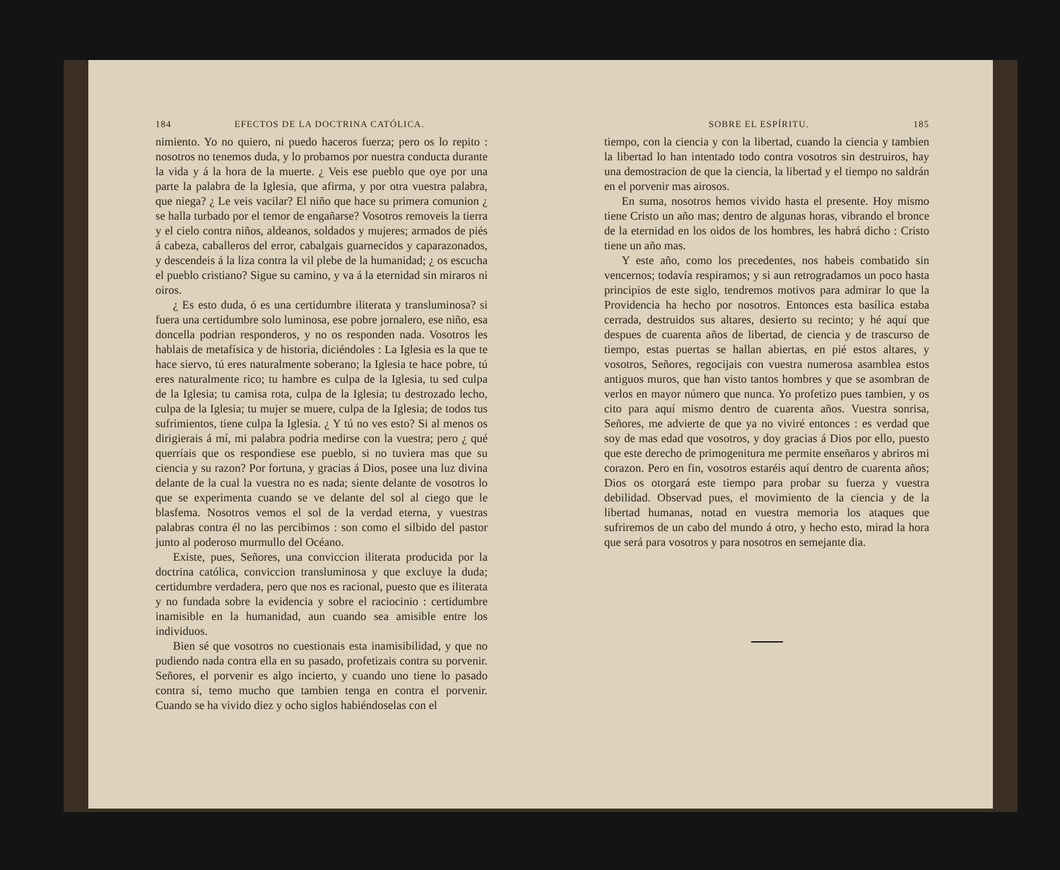184 EFECTOS DE LA DOCTRINA CATÓLICA.
nimiento. Yo no quiero, ni puedo haceros fuerza; pero os lo repito : nosotros no tenemos duda, y lo probamos por nuestra conducta durante la vida y á la hora de la muerte. ¿ Veis ese pueblo que oye por una parte la palabra de la Iglesia, que afirma, y por otra vuestra palabra, que niega? ¿ Le veis vacilar? El niño que hace su primera comunion ¿ se halla turbado por el temor de engañarse? Vosotros removeis la tierra y el cielo contra niños, aldeanos, soldados y mujeres; armados de piés á cabeza, caballeros del error, cabalgais guarnecidos y caparazonados, y descendeis á la liza contra la vil plebe de la humanidad; ¿ os escucha el pueblo cristiano? Sigue su camino, y va á la eternidad sin miraros ni oiros.
¿ Es esto duda, ó es una certidumbre iliterata y transluminosa? si fuera una certidumbre solo luminosa, ese pobre jornalero, ese niño, esa doncella podrian responderos, y no os responden nada. Vosotros les hablais de metafísica y de historia, diciéndoles : La Iglesia es la que te hace siervo, tú eres naturalmente soberano; la Iglesia te hace pobre, tú eres naturalmente rico; tu hambre es culpa de la Iglesia, tu sed culpa de la Iglesia; tu camisa rota, culpa de la Iglesia; tu destrozado lecho, culpa de la Iglesia; tu mujer se muere, culpa de la Iglesia; de todos tus sufrimientos, tiene culpa la Iglesia. ¿ Y tú no ves esto? Si al menos os dirigierais á mí, mi palabra podria medirse con la vuestra; pero ¿ qué querríais que os respondiese ese pueblo, si no tuviera mas que su ciencia y su razon? Por fortuna, y gracias á Dios, posee una luz divina delante de la cual la vuestra no es nada; siente delante de vosotros lo que se experimenta cuando se ve delante del sol al ciego que le blasfema. Nosotros vemos el sol de la verdad eterna, y vuestras palabras contra él no las percibimos : son como el silbido del pastor junto al poderoso murmullo del Océano.
Existe, pues, Señores, una conviccion iliterata producida por la doctrina católica, conviccion transluminosa y que excluye la duda; certidumbre verdadera, pero que nos es racional, puesto que es iliterata y no fundada sobre la evidencia y sobre el raciocinio : certidumbre inamisible en la humanidad, aun cuando sea amisible entre los individuos.
Bien sé que vosotros no cuestionais esta inamisibilidad, y que no pudiendo nada contra ella en su pasado, profetizais contra su porvenir. Señores, el porvenir es algo incierto, y cuando uno tiene lo pasado contra sí, temo mucho que tambien tenga en contra el porvenir. Cuando se ha vivido diez y ocho siglos habiéndoselas con el
SOBRE EL ESPÍRITU. 185
tiempo, con la ciencia y con la libertad, cuando la ciencia y tambien la libertad lo han intentado todo contra vosotros sin destruiros, hay una demostracion de que la ciencia, la libertad y el tiempo no saldrán en el porvenir mas airosos.
En suma, nosotros hemos vivido hasta el presente. Hoy mismo tiene Cristo un año mas; dentro de algunas horas, vibrando el bronce de la eternidad en los oidos de los hombres, les habrá dicho : Cristo tiene un año mas.
Y este año, como los precedentes, nos habeis combatido sin vencernos; todavía respiramos; y si aun retrogradamos un poco hasta principios de este siglo, tendremos motivos para admirar lo que la Providencia ha hecho por nosotros. Entonces esta basílica estaba cerrada, destruidos sus altares, desierto su recinto; y hé aquí que despues de cuarenta años de libertad, de ciencia y de trascurso de tiempo, estas puertas se hallan abiertas, en pié estos altares, y vosotros, Señores, regocijais con vuestra numerosa asamblea estos antiguos muros, que han visto tantos hombres y que se asombran de verlos en mayor número que nunca. Yo profetizo pues tambien, y os cito para aquí mismo dentro de cuarenta años. Vuestra sonrisa, Señores, me advierte de que ya no viviré entonces : es verdad que soy de mas edad que vosotros, y doy gracias á Dios por ello, puesto que este derecho de primogenitura me permite enseñaros y abriros mi corazon. Pero en fin, vosotros estaréis aquí dentro de cuarenta años; Dios os otorgará este tiempo para probar su fuerza y vuestra debilidad. Observad pues, el movimiento de la ciencia y de la libertad humanas, notad en vuestra memoria los ataques que sufriremos de un cabo del mundo á otro, y hecho esto, mirad la hora que será para vosotros y para nosotros en semejante dia.